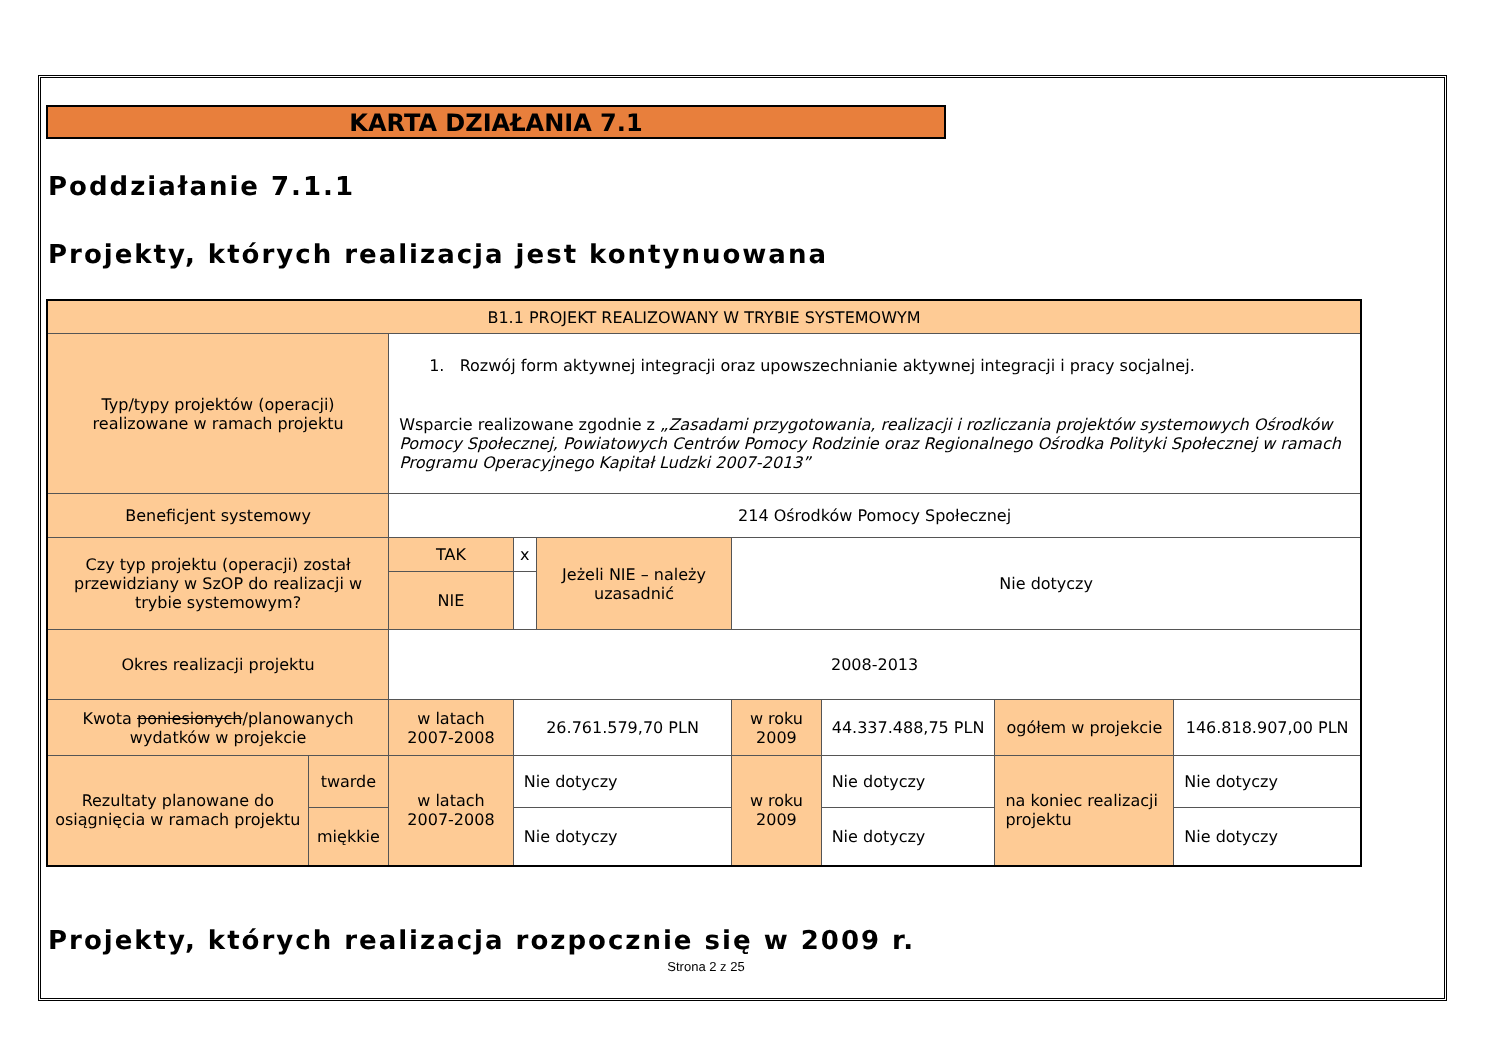KARTA DZIAŁANIA 7.1
Poddziałanie 7.1.1
Projekty, których realizacja jest kontynuowana
| B1.1 PROJEKT REALIZOWANY W TRYBIE SYSTEMOWYM | | | | | | | | |
| Typ/typy projektów (operacji) realizowane w ramach projektu | | 1. Rozwój form aktywnej integracji oraz upowszechnianie aktywnej integracji i pracy socjalnej. Wsparcie realizowane zgodnie z „Zasadami przygotowania, realizacji i rozliczania projektów systemowych Ośrodków Pomocy Społecznej, Powiatowych Centrów Pomocy Rodzinie oraz Regionalnego Ośrodka Polityki Społecznej w ramach Programu Operacyjnego Kapitał Ludzki 2007-2013” | | | | | | |
| Beneficjent systemowy | | 214 Ośrodków Pomocy Społecznej | | | | | | |
| Czy typ projektu (operacji) został przewidziany w SzOP do realizacji w trybie systemowym? | | TAK | x | Jeżeli NIE – należy uzasadnić | Nie dotyczy | | | |
| | | NIE | | | | | | |
| Okres realizacji projektu | | 2008-2013 | | | | | | |
| Kwota poniesionych /planowanych wydatków w projekcie | | w latach 2007-2008 | 26.761.579,70 PLN | | w roku 2009 | 44.337.488,75 PLN | ogółem w projekcie | 146.818.907,00 PLN |
| Rezultaty planowane do osiągnięcia w ramach projektu | twarde | w latach 2007-2008 | Nie dotyczy | | w roku 2009 | Nie dotyczy | na koniec realizacji projektu | Nie dotyczy |
| | miękkie | | Nie dotyczy | | | Nie dotyczy | | Nie dotyczy |
Projekty, których realizacja rozpocznie się w 2009 r.
Strona 2 z 25